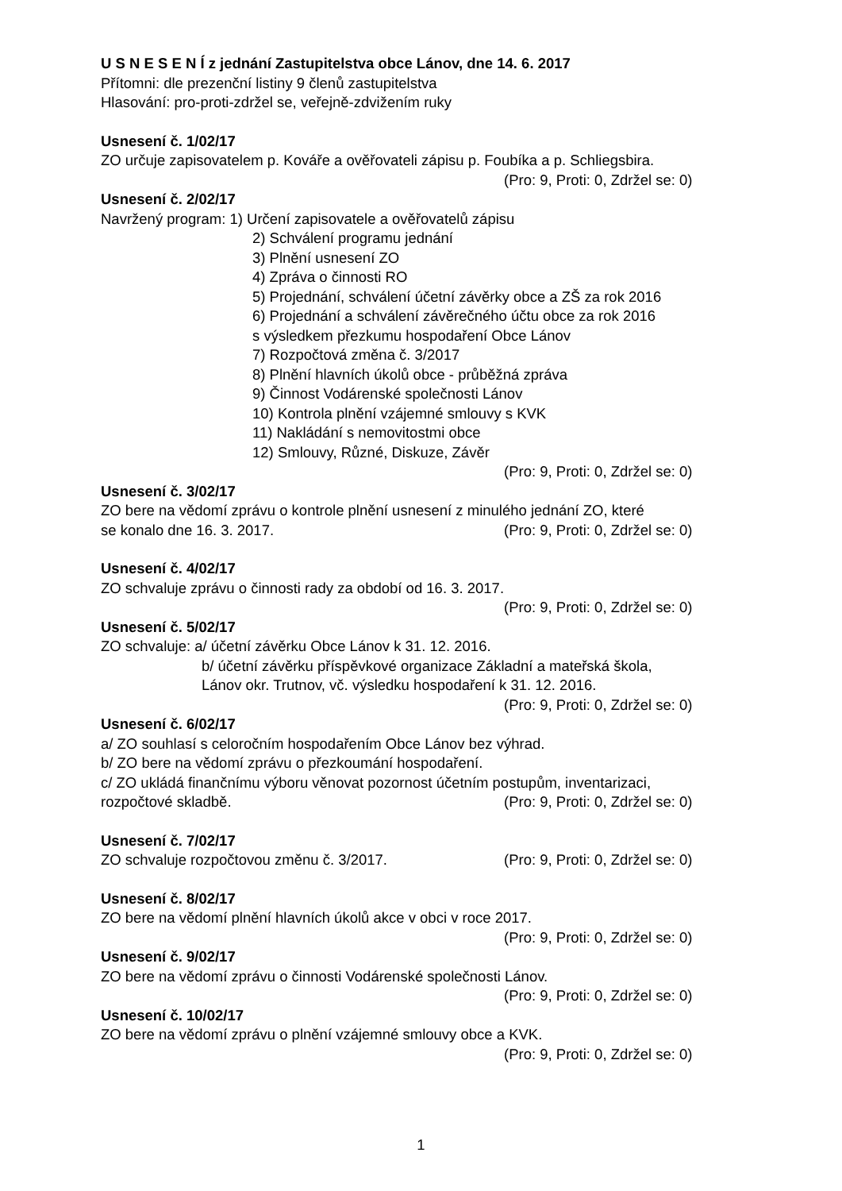U S N E S E N Í z jednání Zastupitelstva obce Lánov, dne 14. 6. 2017
Přítomni: dle prezenční listiny 9 členů zastupitelstva
Hlasování: pro-proti-zdržel se, veřejně-zdvižením ruky
Usnesení č. 1/02/17
ZO určuje zapisovatelem p. Kováře a ověřovateli zápisu p. Foubíka a p. Schliegsbira.
(Pro: 9, Proti: 0, Zdržel se: 0)
Usnesení č. 2/02/17
Navržený program: 1) Určení zapisovatele a ověřovatelů zápisu
2) Schválení programu jednání
3) Plnění usnesení ZO
4) Zpráva o činnosti RO
5) Projednání, schválení účetní závěrky obce a ZŠ za rok 2016
6) Projednání a schválení závěrečného účtu obce za rok 2016
s výsledkem přezkumu hospodaření Obce Lánov
7) Rozpočtová změna č. 3/2017
8) Plnění hlavních úkolů obce - průběžná zpráva
9) Činnost Vodárenské společnosti Lánov
10) Kontrola plnění vzájemné smlouvy s KVK
11) Nakládání s nemovitostmi obce
12) Smlouvy, Různé, Diskuze, Závěr
(Pro: 9, Proti: 0, Zdržel se: 0)
Usnesení č. 3/02/17
ZO bere na vědomí zprávu o kontrole plnění usnesení z minulého jednání ZO, které
se konalo dne 16. 3. 2017. (Pro: 9, Proti: 0, Zdržel se: 0)
Usnesení č. 4/02/17
ZO schvaluje zprávu o činnosti rady za období od 16. 3. 2017.
(Pro: 9, Proti: 0, Zdržel se: 0)
Usnesení č. 5/02/17
ZO schvaluje: a/ účetní závěrku Obce Lánov k 31. 12. 2016.
b/ účetní závěrku příspěvkové organizace Základní a mateřská škola,
Lánov okr. Trutnov, vč. výsledku hospodaření k 31. 12. 2016.
(Pro: 9, Proti: 0, Zdržel se: 0)
Usnesení č. 6/02/17
a/ ZO souhlasí s celoročním hospodařením Obce Lánov bez výhrad.
b/ ZO bere na vědomí zprávu o přezkoumání hospodaření.
c/ ZO ukládá finančnímu výboru věnovat pozornost účetním postupům, inventarizaci,
rozpočtové skladbě. (Pro: 9, Proti: 0, Zdržel se: 0)
Usnesení č. 7/02/17
ZO schvaluje rozpočtovou změnu č. 3/2017. (Pro: 9, Proti: 0, Zdržel se: 0)
Usnesení č. 8/02/17
ZO bere na vědomí plnění hlavních úkolů akce v obci v roce 2017.
(Pro: 9, Proti: 0, Zdržel se: 0)
Usnesení č. 9/02/17
ZO bere na vědomí zprávu o činnosti Vodárenské společnosti Lánov.
(Pro: 9, Proti: 0, Zdržel se: 0)
Usnesení č. 10/02/17
ZO bere na vědomí zprávu o plnění vzájemné smlouvy obce a KVK.
(Pro: 9, Proti: 0, Zdržel se: 0)
1